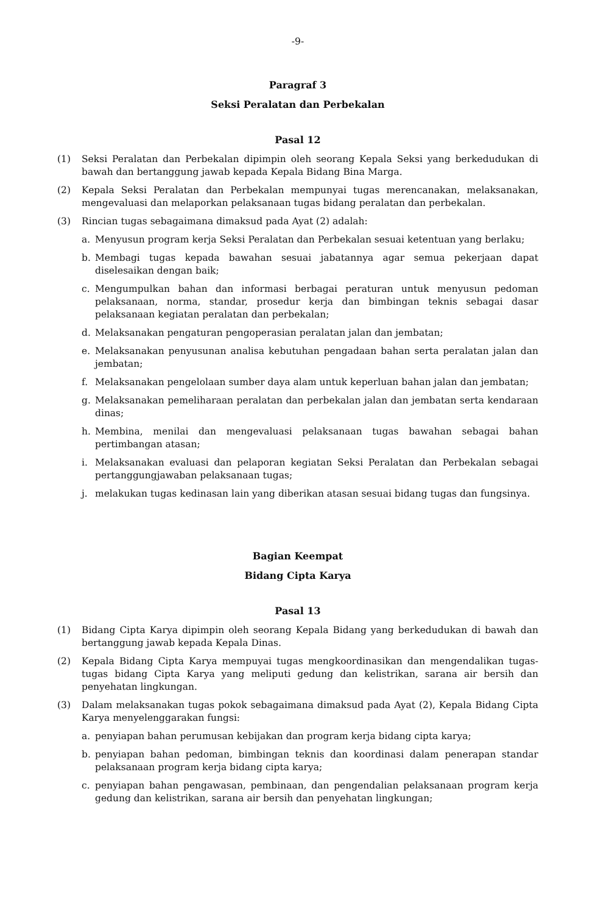-9-
Paragraf 3
Seksi Peralatan dan Perbekalan
Pasal 12
(1) Seksi Peralatan dan Perbekalan dipimpin oleh seorang Kepala Seksi yang berkedudukan di bawah dan bertanggung jawab kepada Kepala Bidang Bina Marga.
(2) Kepala Seksi Peralatan dan Perbekalan mempunyai tugas merencanakan, melaksanakan, mengevaluasi dan melaporkan pelaksanaan tugas bidang peralatan dan perbekalan.
(3) Rincian tugas sebagaimana dimaksud pada Ayat (2) adalah:
a. Menyusun program kerja Seksi Peralatan dan Perbekalan sesuai ketentuan yang berlaku;
b. Membagi tugas kepada bawahan sesuai jabatannya agar semua pekerjaan dapat diselesaikan dengan baik;
c. Mengumpulkan bahan dan informasi berbagai peraturan untuk menyusun pedoman pelaksanaan, norma, standar, prosedur kerja dan bimbingan teknis sebagai dasar pelaksanaan kegiatan peralatan dan perbekalan;
d. Melaksanakan pengaturan pengoperasian peralatan jalan dan jembatan;
e. Melaksanakan penyusunan analisa kebutuhan pengadaan bahan serta peralatan jalan dan jembatan;
f. Melaksanakan pengelolaan sumber daya alam untuk keperluan bahan jalan dan jembatan;
g. Melaksanakan pemeliharaan peralatan dan perbekalan jalan dan jembatan serta kendaraan dinas;
h. Membina, menilai dan mengevaluasi pelaksanaan tugas bawahan sebagai bahan pertimbangan atasan;
i. Melaksanakan evaluasi dan pelaporan kegiatan Seksi Peralatan dan Perbekalan sebagai pertanggungjawaban pelaksanaan tugas;
j. melakukan tugas kedinasan lain yang diberikan atasan sesuai bidang tugas dan fungsinya.
Bagian Keempat
Bidang Cipta Karya
Pasal 13
(1) Bidang Cipta Karya dipimpin oleh seorang Kepala Bidang yang berkedudukan di bawah dan bertanggung jawab kepada Kepala Dinas.
(2) Kepala Bidang Cipta Karya mempuyai tugas mengkoordinasikan dan mengendalikan tugas-tugas bidang Cipta Karya yang meliputi gedung dan kelistrikan, sarana air bersih dan penyehatan lingkungan.
(3) Dalam melaksanakan tugas pokok sebagaimana dimaksud pada Ayat (2), Kepala Bidang Cipta Karya menyelenggarakan fungsi:
a. penyiapan bahan perumusan kebijakan dan program kerja bidang cipta karya;
b. penyiapan bahan pedoman, bimbingan teknis dan koordinasi dalam penerapan standar pelaksanaan program kerja bidang cipta karya;
c. penyiapan bahan pengawasan, pembinaan, dan pengendalian pelaksanaan program kerja gedung dan kelistrikan, sarana air bersih dan penyehatan lingkungan;